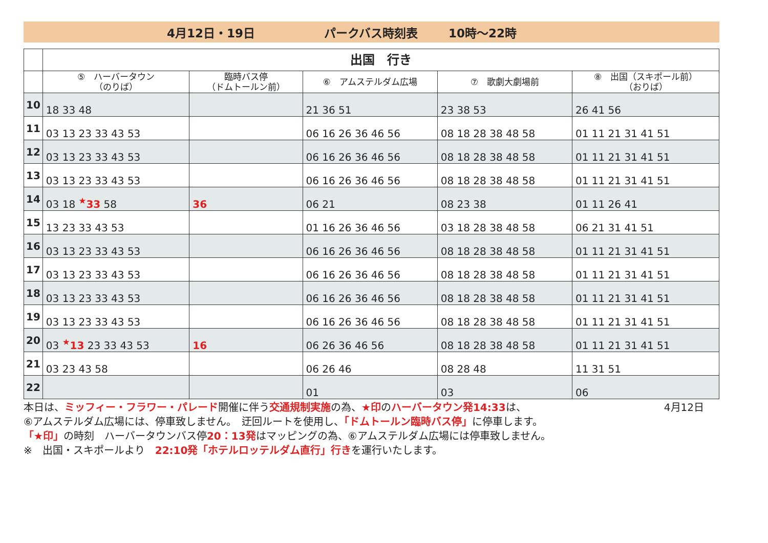4月12日・19日 パークバス時刻表 10時～22時
| | 出国 行き | | | | |
| --- | --- | --- | --- | --- | --- |
| | ⑤ ハーバータウン （のりば） | 臨時バス停 （ドムトールン前） | ⑥ アムステルダム広場 | ⑦ 歌劇大劇場前 | ⑧ 出国（スキポール前） （おりば） |
| 10 | 18 33 48 | | 21 36 51 | 23 38 53 | 26 41 56 |
| 11 | 03 13 23 33 43 53 | | 06 16 26 36 46 56 | 08 18 28 38 48 58 | 01 11 21 31 41 51 |
| 12 | 03 13 23 33 43 53 | | 06 16 26 36 46 56 | 08 18 28 38 48 58 | 01 11 21 31 41 51 |
| 13 | 03 13 23 33 43 53 | | 06 16 26 36 46 56 | 08 18 28 38 48 58 | 01 11 21 31 41 51 |
| 14 | 03 18 <sup>★</sup>33 58 | 36 | 06 21 | 08 23 38 | 01 11 26 41 |
| 15 | 13 23 33 43 53 | | 01 16 26 36 46 56 | 03 18 28 38 48 58 | 06 21 31 41 51 |
| 16 | 03 13 23 33 43 53 | | 06 16 26 36 46 56 | 08 18 28 38 48 58 | 01 11 21 31 41 51 |
| 17 | 03 13 23 33 43 53 | | 06 16 26 36 46 56 | 08 18 28 38 48 58 | 01 11 21 31 41 51 |
| 18 | 03 13 23 33 43 53 | | 06 16 26 36 46 56 | 08 18 28 38 48 58 | 01 11 21 31 41 51 |
| 19 | 03 13 23 33 43 53 | | 06 16 26 36 46 56 | 08 18 28 38 48 58 | 01 11 21 31 41 51 |
| 20 | 03 <sup>★</sup>13 23 33 43 53 | 16 | 06 26 36 46 56 | 08 18 28 38 48 58 | 01 11 21 31 41 51 |
| 21 | 03 23 43 58 | | 06 26 46 | 08 28 48 | 11 31 51 |
| 22 | | | 01 | 03 | 06 |
本日は、ミッフィー・フラワー・パレード開催に伴う交通規制実施の為、★印のハーバータウン発14:33は、 4月12日
⑥アムステルダム広場には、停車致しません。　迂回ルートを使用し、「ドムトールン臨時バス停」に停車します。
「★印」の時刻　ハーバータウンバス停20：13発はマッピングの為、⑥アムステルダム広場には停車致しません。
※　出国・スキポールより　22:10発「ホテルロッテルダム直行」行きを運行いたします。